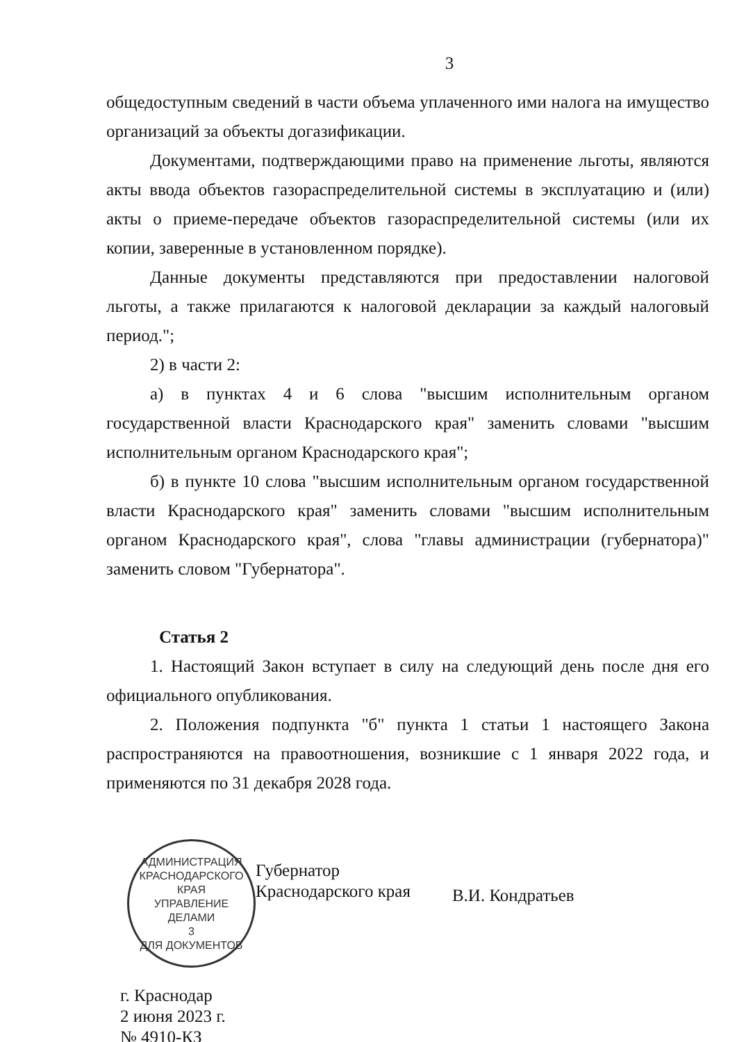3
общедоступным сведений в части объема уплаченного ими налога на имущество организаций за объекты догазификации.
Документами, подтверждающими право на применение льготы, являются акты ввода объектов газораспределительной системы в эксплуатацию и (или) акты о приеме-передаче объектов газораспределительной системы (или их копии, заверенные в установленном порядке).
Данные документы представляются при предоставлении налоговой льготы, а также прилагаются к налоговой декларации за каждый налоговый период.";
2) в части 2:
а) в пунктах 4 и 6 слова "высшим исполнительным органом государственной власти Краснодарского края" заменить словами "высшим исполнительным органом Краснодарского края";
б) в пункте 10 слова "высшим исполнительным органом государственной власти Краснодарского края" заменить словами "высшим исполнительным органом Краснодарского края", слова "главы администрации (губернатора)" заменить словом "Губернатора".
Статья 2
1. Настоящий Закон вступает в силу на следующий день после дня его официального опубликования.
2. Положения подпункта "б" пункта 1 статьи 1 настоящего Закона распространяются на правоотношения, возникшие с 1 января 2022 года, и применяются по 31 декабря 2028 года.
АДМИНИСТРАЦИЯ КРАСНОДАРСКОГО КРАЯ
УПРАВЛЕНИЕ ДЕЛАМИ
3
ДЛЯ ДОКУМЕНТОВ
Губернатор
Краснодарского края
В.И. Кондратьев
г. Краснодар
2 июня 2023 г.
№ 4910-КЗ